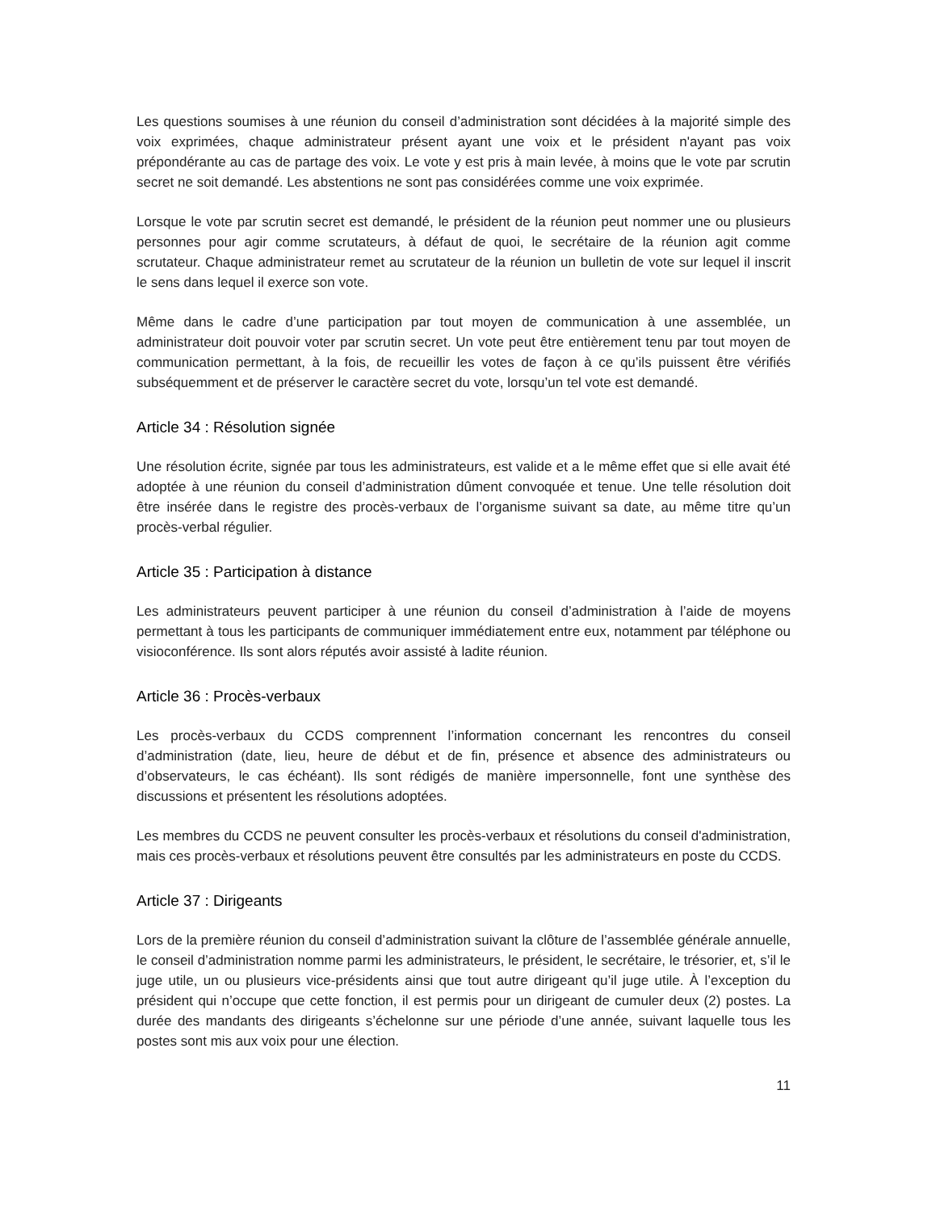Les questions soumises à une réunion du conseil d’administration sont décidées à la majorité simple des voix exprimées, chaque administrateur présent ayant une voix et le président n'ayant pas voix prépondérante au cas de partage des voix. Le vote y est pris à main levée, à moins que le vote par scrutin secret ne soit demandé. Les abstentions ne sont pas considérées comme une voix exprimée.
Lorsque le vote par scrutin secret est demandé, le président de la réunion peut nommer une ou plusieurs personnes pour agir comme scrutateurs, à défaut de quoi, le secrétaire de la réunion agit comme scrutateur. Chaque administrateur remet au scrutateur de la réunion un bulletin de vote sur lequel il inscrit le sens dans lequel il exerce son vote.
Même dans le cadre d’une participation par tout moyen de communication à une assemblée, un administrateur doit pouvoir voter par scrutin secret. Un vote peut être entièrement tenu par tout moyen de communication permettant, à la fois, de recueillir les votes de façon à ce qu’ils puissent être vérifiés subséquemment et de préserver le caractère secret du vote, lorsqu’un tel vote est demandé.
Article 34 : Résolution signée
Une résolution écrite, signée par tous les administrateurs, est valide et a le même effet que si elle avait été adoptée à une réunion du conseil d’administration dûment convoquée et tenue. Une telle résolution doit être insérée dans le registre des procès-verbaux de l’organisme suivant sa date, au même titre qu’un procès-verbal régulier.
Article 35 : Participation à distance
Les administrateurs peuvent participer à une réunion du conseil d’administration à l’aide de moyens permettant à tous les participants de communiquer immédiatement entre eux, notamment par téléphone ou visioconférence. Ils sont alors réputés avoir assisté à ladite réunion.
Article 36 : Procès-verbaux
Les procès-verbaux du CCDS comprennent l’information concernant les rencontres du conseil d’administration (date, lieu, heure de début et de fin, présence et absence des administrateurs ou d’observateurs, le cas échéant). Ils sont rédigés de manière impersonnelle, font une synthèse des discussions et présentent les résolutions adoptées.
Les membres du CCDS ne peuvent consulter les procès-verbaux et résolutions du conseil d'administration, mais ces procès-verbaux et résolutions peuvent être consultés par les administrateurs en poste du CCDS.
Article 37 : Dirigeants
Lors de la première réunion du conseil d’administration suivant la clôture de l’assemblée générale annuelle, le conseil d’administration nomme parmi les administrateurs, le président, le secrétaire, le trésorier, et, s’il le juge utile, un ou plusieurs vice-présidents ainsi que tout autre dirigeant qu’il juge utile. À l’exception du président qui n’occupe que cette fonction, il est permis pour un dirigeant de cumuler deux (2) postes. La durée des mandants des dirigeants s’échelonne sur une période d’une année, suivant laquelle tous les postes sont mis aux voix pour une élection.
11